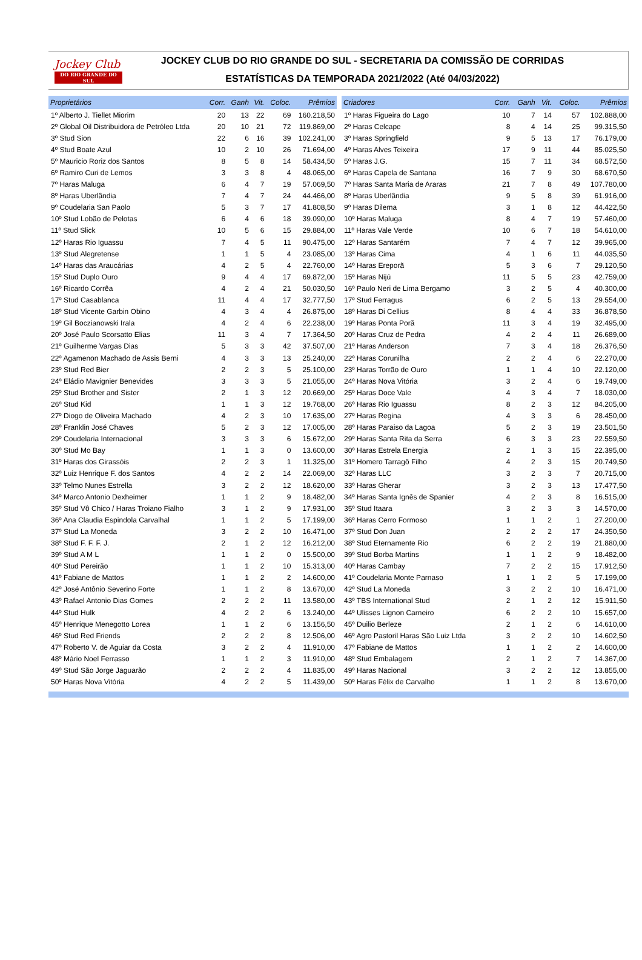Jockey Club
DO RIO GRANDE DO SUL
JOCKEY CLUB DO RIO GRANDE DO SUL - SECRETARIA DA COMISSÃO DE CORRIDAS
ESTATÍSTICAS DA TEMPORADA 2021/2022 (Até 04/03/2022)
| Proprietários | Corr. | Ganh | Vit. | Coloc. | Prêmios |
| --- | --- | --- | --- | --- | --- |
| 1º Alberto J. Tiellet Miorim | 20 | 13 | 22 | 69 | 160.218,50 |
| 2º Global Oil Distribuidora de Petróleo Ltda | 20 | 10 | 21 | 72 | 119.869,00 |
| 3º Stud Sion | 22 | 6 | 16 | 39 | 102.241,00 |
| 4º Stud Boate Azul | 10 | 2 | 10 | 26 | 71.694,00 |
| 5º Mauricio Roriz dos Santos | 8 | 5 | 8 | 14 | 58.434,50 |
| 6º Ramiro Curi de Lemos | 3 | 3 | 8 | 4 | 48.065,00 |
| 7º Haras Maluga | 6 | 4 | 7 | 19 | 57.069,50 |
| 8º Haras Uberlândia | 7 | 4 | 7 | 24 | 44.466,00 |
| 9º Coudelaria San Paolo | 5 | 3 | 7 | 17 | 41.808,50 |
| 10º Stud Lobão de Pelotas | 6 | 4 | 6 | 18 | 39.090,00 |
| 11º Stud Slick | 10 | 5 | 6 | 15 | 29.884,00 |
| 12º Haras Rio Iguassu | 7 | 4 | 5 | 11 | 90.475,00 |
| 13º Stud Alegretense | 1 | 1 | 5 | 4 | 23.085,00 |
| 14º Haras das Araucárias | 4 | 2 | 5 | 4 | 22.760,00 |
| 15º Stud Duplo Ouro | 9 | 4 | 4 | 17 | 69.872,00 |
| 16º Ricardo Corrêa | 4 | 2 | 4 | 21 | 50.030,50 |
| 17º Stud Casablanca | 11 | 4 | 4 | 17 | 32.777,50 |
| 18º Stud Vicente Garbin Obino | 4 | 3 | 4 | 4 | 26.875,00 |
| 19º Gil Boczianowski Irala | 4 | 2 | 4 | 6 | 22.238,00 |
| 20º José Paulo Scorsatto Elias | 11 | 3 | 4 | 7 | 17.364,50 |
| 21º Guilherme Vargas Dias | 5 | 3 | 3 | 42 | 37.507,00 |
| 22º Agamenon Machado de Assis Berni | 4 | 3 | 3 | 13 | 25.240,00 |
| 23º Stud Red Bier | 2 | 2 | 3 | 5 | 25.100,00 |
| 24º Eládio Mavignier Benevides | 3 | 3 | 3 | 5 | 21.055,00 |
| 25º Stud Brother and Sister | 2 | 1 | 3 | 12 | 20.669,00 |
| 26º Stud Kid | 1 | 1 | 3 | 12 | 19.768,00 |
| 27º Diogo de Oliveira Machado | 4 | 2 | 3 | 10 | 17.635,00 |
| 28º Franklin José Chaves | 5 | 2 | 3 | 12 | 17.005,00 |
| 29º Coudelaria Internacional | 3 | 3 | 3 | 6 | 15.672,00 |
| 30º Stud Mo Bay | 1 | 1 | 3 | 0 | 13.600,00 |
| 31º Haras dos Girassóis | 2 | 2 | 3 | 1 | 11.325,00 |
| 32º Luiz Henrique F. dos Santos | 4 | 2 | 2 | 14 | 22.069,00 |
| 33º Telmo Nunes Estrella | 3 | 2 | 2 | 12 | 18.620,00 |
| 34º Marco Antonio Dexheimer | 1 | 1 | 2 | 9 | 18.482,00 |
| 35º Stud Vô Chico / Haras Troiano Fialho | 3 | 1 | 2 | 9 | 17.931,00 |
| 36º Ana Claudia Espindola Carvalhal | 1 | 1 | 2 | 5 | 17.199,00 |
| 37º Stud La Moneda | 3 | 2 | 2 | 10 | 16.471,00 |
| 38º Stud F. F. F. J. | 2 | 1 | 2 | 12 | 16.212,00 |
| 39º Stud A M L | 1 | 1 | 2 | 0 | 15.500,00 |
| 40º Stud Pereirão | 1 | 1 | 2 | 10 | 15.313,00 |
| 41º Fabiane de Mattos | 1 | 1 | 2 | 2 | 14.600,00 |
| 42º José Antônio Severino Forte | 1 | 1 | 2 | 8 | 13.670,00 |
| 43º Rafael Antonio Dias Gomes | 2 | 2 | 2 | 11 | 13.580,00 |
| 44º Stud Hulk | 4 | 2 | 2 | 6 | 13.240,00 |
| 45º Henrique Menegotto Lorea | 1 | 1 | 2 | 6 | 13.156,50 |
| 46º Stud Red Friends | 2 | 2 | 2 | 8 | 12.506,00 |
| 47º Roberto V. de Aguiar da Costa | 3 | 2 | 2 | 4 | 11.910,00 |
| 48º Mário Noel Ferrasso | 1 | 1 | 2 | 3 | 11.910,00 |
| 49º Stud São Jorge Jaguarão | 2 | 2 | 2 | 4 | 11.835,00 |
| 50º Haras Nova Vitória | 4 | 2 | 2 | 5 | 11.439,00 |
| Criadores | Corr. | Ganh | Vit. | Coloc. | Prêmios |
| --- | --- | --- | --- | --- | --- |
| 1º Haras Figueira do Lago | 10 | 7 | 14 | 57 | 102.888,00 |
| 2º Haras Celcape | 8 | 4 | 14 | 25 | 99.315,50 |
| 3º Haras Springfield | 9 | 5 | 13 | 17 | 76.179,00 |
| 4º Haras Alves Teixeira | 17 | 9 | 11 | 44 | 85.025,50 |
| 5º Haras J.G. | 15 | 7 | 11 | 34 | 68.572,50 |
| 6º Haras Capela de Santana | 16 | 7 | 9 | 30 | 68.670,50 |
| 7º Haras Santa Maria de Araras | 21 | 7 | 8 | 49 | 107.780,00 |
| 8º Haras Uberlândia | 9 | 5 | 8 | 39 | 61.916,00 |
| 9º Haras Dilema | 3 | 1 | 8 | 12 | 44.422,50 |
| 10º Haras Maluga | 8 | 4 | 7 | 19 | 57.460,00 |
| 11º Haras Vale Verde | 10 | 6 | 7 | 18 | 54.610,00 |
| 12º Haras Santarém | 7 | 4 | 7 | 12 | 39.965,00 |
| 13º Haras Cima | 4 | 1 | 6 | 11 | 44.035,50 |
| 14º Haras Ereporã | 5 | 3 | 6 | 7 | 29.120,50 |
| 15º Haras Nijú | 11 | 5 | 5 | 23 | 42.759,00 |
| 16º Paulo Neri de Lima Bergamo | 3 | 2 | 5 | 4 | 40.300,00 |
| 17º Stud Ferragus | 6 | 2 | 5 | 13 | 29.554,00 |
| 18º Haras Di Cellius | 8 | 4 | 4 | 33 | 36.878,50 |
| 19º Haras Ponta Porã | 11 | 3 | 4 | 19 | 32.495,00 |
| 20º Haras Cruz de Pedra | 4 | 2 | 4 | 11 | 26.689,00 |
| 21º Haras Anderson | 7 | 3 | 4 | 18 | 26.376,50 |
| 22º Haras Corunilha | 2 | 2 | 4 | 6 | 22.270,00 |
| 23º Haras Torrão de Ouro | 1 | 1 | 4 | 10 | 22.120,00 |
| 24º Haras Nova Vitória | 3 | 2 | 4 | 6 | 19.749,00 |
| 25º Haras Doce Vale | 4 | 3 | 4 | 7 | 18.030,00 |
| 26º Haras Rio Iguassu | 8 | 2 | 3 | 12 | 84.205,00 |
| 27º Haras Regina | 4 | 3 | 3 | 6 | 28.450,00 |
| 28º Haras Paraiso da Lagoa | 5 | 2 | 3 | 19 | 23.501,50 |
| 29º Haras Santa Rita da Serra | 6 | 3 | 3 | 23 | 22.559,50 |
| 30º Haras Estrela Energia | 2 | 1 | 3 | 15 | 22.395,00 |
| 31º Homero Tarragô Filho | 4 | 2 | 3 | 15 | 20.749,50 |
| 32º Haras LLC | 3 | 2 | 3 | 7 | 20.715,00 |
| 33º Haras Gherar | 3 | 2 | 3 | 13 | 17.477,50 |
| 34º Haras Santa Ignês de Spanier | 4 | 2 | 3 | 8 | 16.515,00 |
| 35º Stud Itaara | 3 | 2 | 3 | 3 | 14.570,00 |
| 36º Haras Cerro Formoso | 1 | 1 | 2 | 1 | 27.200,00 |
| 37º Stud Don Juan | 2 | 2 | 2 | 17 | 24.350,50 |
| 38º Stud Eternamente Rio | 6 | 2 | 2 | 19 | 21.880,00 |
| 39º Stud Borba Martins | 1 | 1 | 2 | 9 | 18.482,00 |
| 40º Haras Cambay | 7 | 2 | 2 | 15 | 17.912,50 |
| 41º Coudelaria Monte Parnaso | 1 | 1 | 2 | 5 | 17.199,00 |
| 42º Stud La Moneda | 3 | 2 | 2 | 10 | 16.471,00 |
| 43º TBS International Stud | 2 | 1 | 2 | 12 | 15.911,50 |
| 44º Ulisses Lignon Carneiro | 6 | 2 | 2 | 10 | 15.657,00 |
| 45º Duilio Berleze | 2 | 1 | 2 | 6 | 14.610,00 |
| 46º Agro Pastoril Haras São Luiz Ltda | 3 | 2 | 2 | 10 | 14.602,50 |
| 47º Fabiane de Mattos | 1 | 1 | 2 | 2 | 14.600,00 |
| 48º Stud Embalagem | 2 | 1 | 2 | 7 | 14.367,00 |
| 49º Haras Nacional | 3 | 2 | 2 | 12 | 13.855,00 |
| 50º Haras Félix de Carvalho | 1 | 1 | 2 | 8 | 13.670,00 |